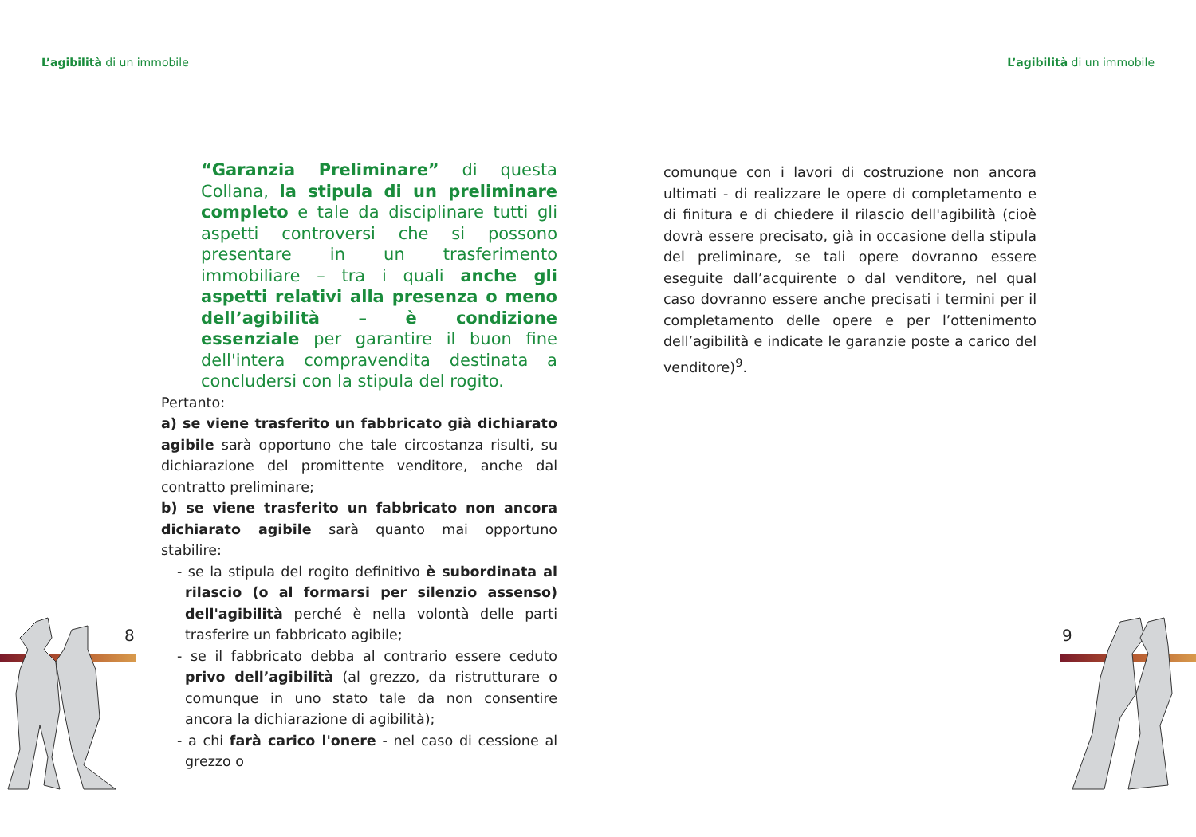L’agibilità di un immobile L’agibilità di un immobile
“Garanzia Preliminare” di questa Collana, la stipula di un preliminare completo e tale da disciplinare tutti gli aspetti controversi che si possono presentare in un trasferimento immobiliare – tra i quali anche gli aspetti relativi alla presenza o meno dell’agibilità – è condizione essenziale per garantire il buon fine dell'intera compravendita destinata a concludersi con la stipula del rogito.
Pertanto:
a) se viene trasferito un fabbricato già dichiarato agibile sarà opportuno che tale circostanza risulti, su dichiarazione del promittente venditore, anche dal contratto preliminare;
b) se viene trasferito un fabbricato non ancora dichiarato agibile sarà quanto mai opportuno stabilire:
- se la stipula del rogito definitivo è subordinata al rilascio (o al formarsi per silenzio assenso) dell'agibilità perché è nella volontà delle parti trasferire un fabbricato agibile;
- se il fabbricato debba al contrario essere ceduto privo dell’agibilità (al grezzo, da ristrutturare o comunque in uno stato tale da non consentire ancora la dichiarazione di agibilità);
- a chi farà carico l'onere - nel caso di cessione al grezzo o
comunque con i lavori di costruzione non ancora ultimati - di realizzare le opere di completamento e di finitura e di chiedere il rilascio dell'agibilità (cioè dovrà essere precisato, già in occasione della stipula del preliminare, se tali opere dovranno essere eseguite dall’acquirente o dal venditore, nel qual caso dovranno essere anche precisati i termini per il completamento delle opere e per l’ottenimento dell’agibilità e indicate le garanzie poste a carico del venditore)<sup>9</sup>.
8 9